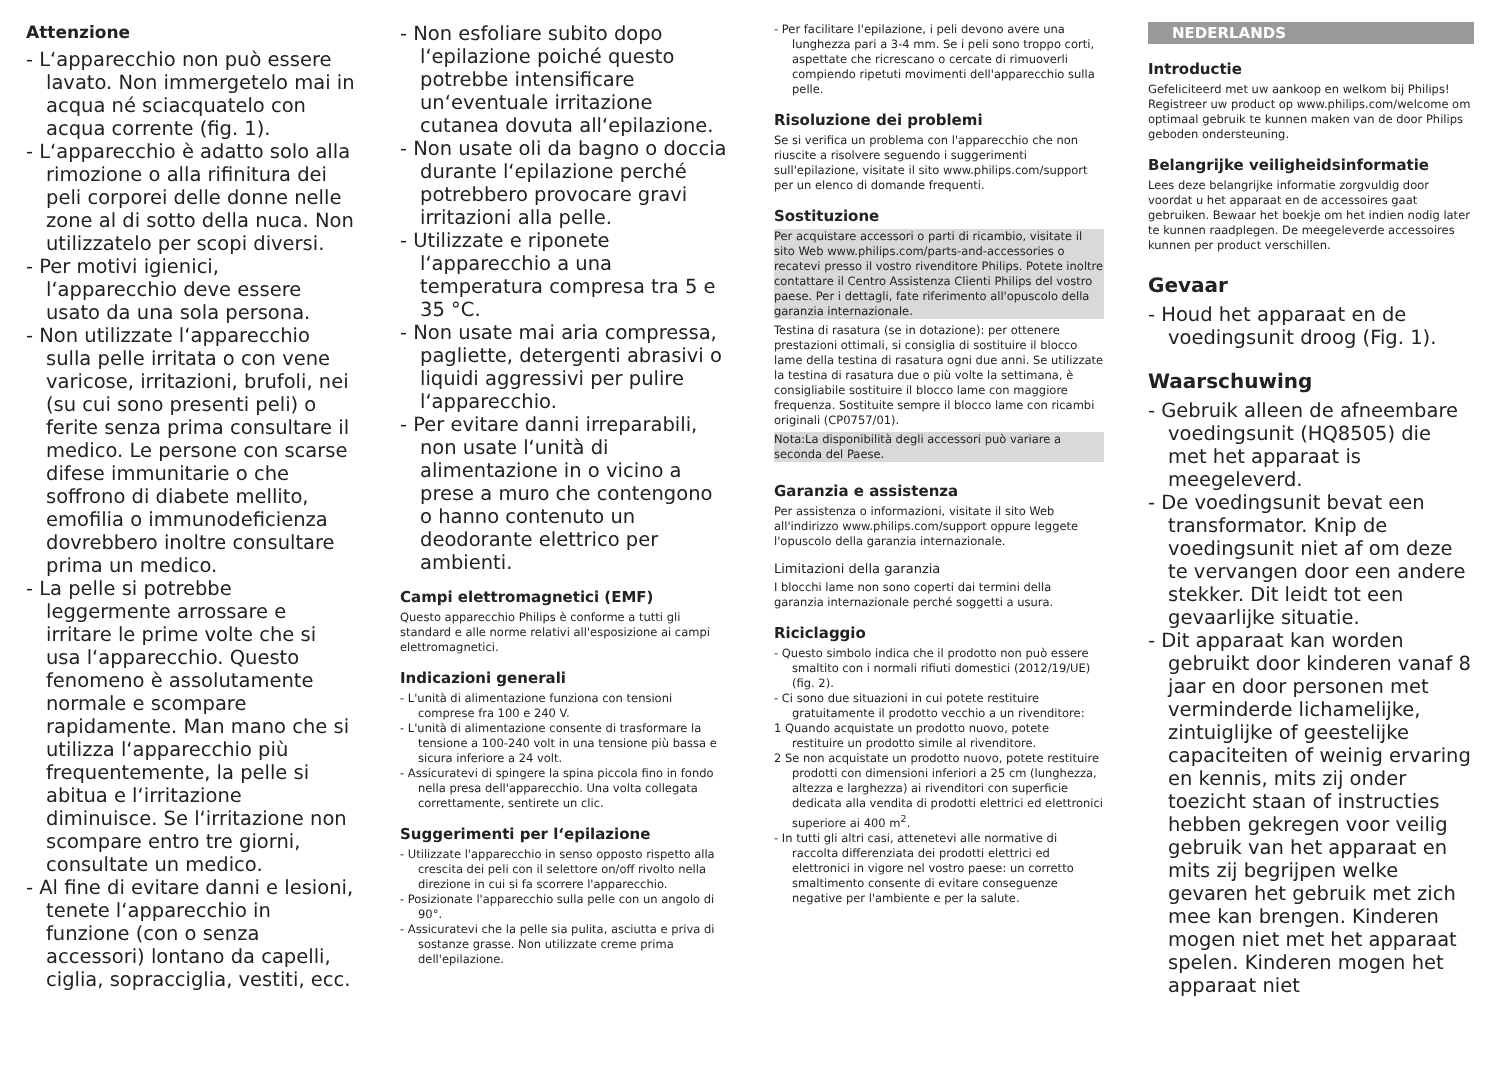Attenzione
- L‘apparecchio non può essere lavato. Non immergetelo mai in acqua né sciacquatelo con acqua corrente (fig. 1).
- L‘apparecchio è adatto solo alla rimozione o alla rifinitura dei peli corporei delle donne nelle zone al di sotto della nuca. Non utilizzatelo per scopi diversi.
- Per motivi igienici, l‘apparecchio deve essere usato da una sola persona.
- Non utilizzate l‘apparecchio sulla pelle irritata o con vene varicose, irritazioni, brufoli, nei (su cui sono presenti peli) o ferite senza prima consultare il medico. Le persone con scarse difese immunitarie o che soffrono di diabete mellito, emofilia o immunodeficienza dovrebbero inoltre consultare prima un medico.
- La pelle si potrebbe leggermente arrossare e irritare le prime volte che si usa l‘apparecchio. Questo fenomeno è assolutamente normale e scompare rapidamente. Man mano che si utilizza l‘apparecchio più frequentemente, la pelle si abitua e l‘irritazione diminuisce. Se l‘irritazione non scompare entro tre giorni, consultate un medico.
- Al fine di evitare danni e lesioni, tenete l‘apparecchio in funzione (con o senza accessori) lontano da capelli, ciglia, sopracciglia, vestiti, ecc.
- Non esfoliare subito dopo l‘epilazione poiché questo potrebbe intensificare un‘eventuale irritazione cutanea dovuta all‘epilazione.
- Non usate oli da bagno o doccia durante l‘epilazione perché potrebbero provocare gravi irritazioni alla pelle.
- Utilizzate e riponete l‘apparecchio a una temperatura compresa tra 5 e 35 °C.
- Non usate mai aria compressa, pagliette, detergenti abrasivi o liquidi aggressivi per pulire l‘apparecchio.
- Per evitare danni irreparabili, non usate l‘unità di alimentazione in o vicino a prese a muro che contengono o hanno contenuto un deodorante elettrico per ambienti.
Campi elettromagnetici (EMF)
Questo apparecchio Philips è conforme a tutti gli standard e alle norme relativi all'esposizione ai campi elettromagnetici.
Indicazioni generali
- L'unità di alimentazione funziona con tensioni comprese fra 100 e 240 V.
- L'unità di alimentazione consente di trasformare la tensione a 100-240 volt in una tensione più bassa e sicura inferiore a 24 volt.
- Assicuratevi di spingere la spina piccola fino in fondo nella presa dell'apparecchio. Una volta collegata correttamente, sentirete un clic.
Suggerimenti per l‘epilazione
- Utilizzate l'apparecchio in senso opposto rispetto alla crescita dei peli con il selettore on/off rivolto nella direzione in cui si fa scorrere l'apparecchio.
- Posizionate l'apparecchio sulla pelle con un angolo di 90°.
- Assicuratevi che la pelle sia pulita, asciutta e priva di sostanze grasse. Non utilizzate creme prima dell'epilazione.
- Per facilitare l'epilazione, i peli devono avere una lunghezza pari a 3-4 mm. Se i peli sono troppo corti, aspettate che ricrescano o cercate di rimuoverli compiendo ripetuti movimenti dell'apparecchio sulla pelle.
Risoluzione dei problemi
Se si verifica un problema con l'apparecchio che non riuscite a risolvere seguendo i suggerimenti sull'epilazione, visitate il sito www.philips.com/support per un elenco di domande frequenti.
Sostituzione
Per acquistare accessori o parti di ricambio, visitate il sito Web www.philips.com/parts-and-accessories o recatevi presso il vostro rivenditore Philips. Potete inoltre contattare il Centro Assistenza Clienti Philips del vostro paese. Per i dettagli, fate riferimento all'opuscolo della garanzia internazionale.
Testina di rasatura (se in dotazione): per ottenere prestazioni ottimali, si consiglia di sostituire il blocco lame della testina di rasatura ogni due anni. Se utilizzate la testina di rasatura due o più volte la settimana, è consigliabile sostituire il blocco lame con maggiore frequenza. Sostituite sempre il blocco lame con ricambi originali (CP0757/01).
Nota:La disponibilità degli accessori può variare a seconda del Paese.
Garanzia e assistenza
Per assistenza o informazioni, visitate il sito Web all'indirizzo www.philips.com/support oppure leggete l'opuscolo della garanzia internazionale.
Limitazioni della garanzia
I blocchi lame non sono coperti dai termini della garanzia internazionale perché soggetti a usura.
Riciclaggio
- Questo simbolo indica che il prodotto non può essere smaltito con i normali rifiuti domestici (2012/19/UE) (fig. 2).
- Ci sono due situazioni in cui potete restituire gratuitamente il prodotto vecchio a un rivenditore:
1 Quando acquistate un prodotto nuovo, potete restituire un prodotto simile al rivenditore.
2 Se non acquistate un prodotto nuovo, potete restituire prodotti con dimensioni inferiori a 25 cm (lunghezza, altezza e larghezza) ai rivenditori con superficie dedicata alla vendita di prodotti elettrici ed elettronici superiore ai 400 m<sup>2</sup>.
- In tutti gli altri casi, attenetevi alle normative di raccolta differenziata dei prodotti elettrici ed elettronici in vigore nel vostro paese: un corretto smaltimento consente di evitare conseguenze negative per l'ambiente e per la salute.
NEDERLANDS
Introductie
Gefeliciteerd met uw aankoop en welkom bij Philips! Registreer uw product op www.philips.com/welcome om optimaal gebruik te kunnen maken van de door Philips geboden ondersteuning.
Belangrijke veiligheidsinformatie
Lees deze belangrijke informatie zorgvuldig door voordat u het apparaat en de accessoires gaat gebruiken. Bewaar het boekje om het indien nodig later te kunnen raadplegen. De meegeleverde accessoires kunnen per product verschillen.
Gevaar
- Houd het apparaat en de voedingsunit droog (Fig. 1).
Waarschuwing
- Gebruik alleen de afneembare voedingsunit (HQ8505) die met het apparaat is meegeleverd.
- De voedingsunit bevat een transformator. Knip de voedingsunit niet af om deze te vervangen door een andere stekker. Dit leidt tot een gevaarlijke situatie.
- Dit apparaat kan worden gebruikt door kinderen vanaf 8 jaar en door personen met verminderde lichamelijke, zintuiglijke of geestelijke capaciteiten of weinig ervaring en kennis, mits zij onder toezicht staan of instructies hebben gekregen voor veilig gebruik van het apparaat en mits zij begrijpen welke gevaren het gebruik met zich mee kan brengen. Kinderen mogen niet met het apparaat spelen. Kinderen mogen het apparaat niet